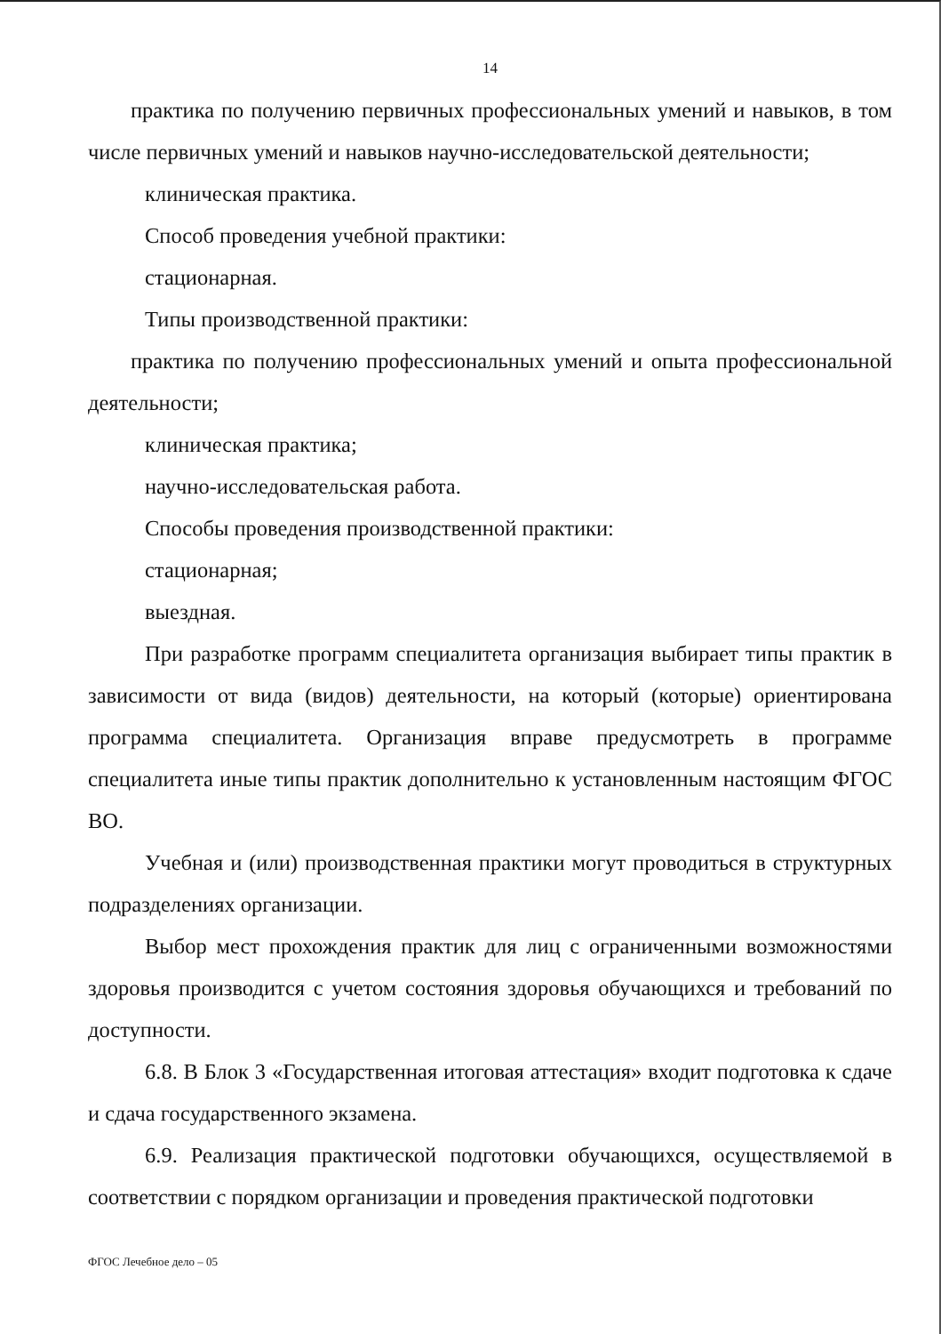14
практика по получению первичных профессиональных умений и навыков, в том числе первичных умений и навыков научно-исследовательской деятельности;
клиническая практика.
Способ проведения учебной практики:
стационарная.
Типы производственной практики:
практика по получению профессиональных умений и опыта профессиональной деятельности;
клиническая практика;
научно-исследовательская работа.
Способы проведения производственной практики:
стационарная;
выездная.
При разработке программ специалитета организация выбирает типы практик в зависимости от вида (видов) деятельности, на который (которые) ориентирована программа специалитета. Организация вправе предусмотреть в программе специалитета иные типы практик дополнительно к установленным настоящим ФГОС ВО.
Учебная и (или) производственная практики могут проводиться в структурных подразделениях организации.
Выбор мест прохождения практик для лиц с ограниченными возможностями здоровья производится с учетом состояния здоровья обучающихся и требований по доступности.
6.8. В Блок 3 «Государственная итоговая аттестация» входит подготовка к сдаче и сдача государственного экзамена.
6.9. Реализация практической подготовки обучающихся, осуществляемой в соответствии с порядком организации и проведения практической подготовки
ФГОС Лечебное дело – 05